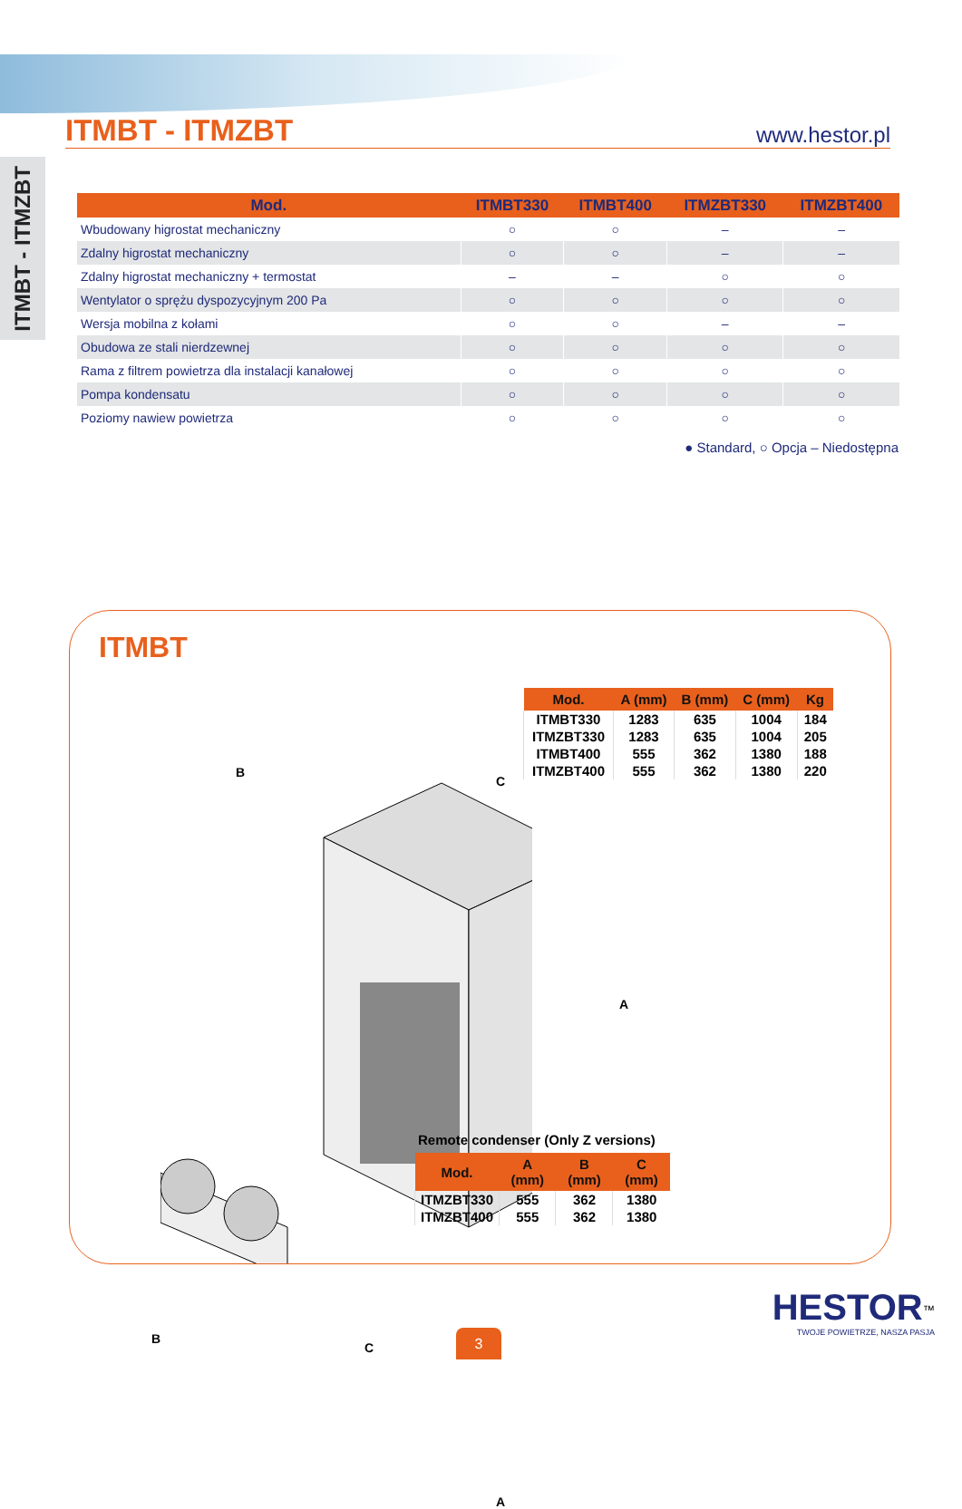ITMBT - ITMZBT
www.hestor.pl
ITMBT - ITMZBT
| Mod. | ITMBT330 | ITMBT400 | ITMZBT330 | ITMZBT400 |
| --- | --- | --- | --- | --- |
| Wbudowany higrostat mechaniczny | ○ | ○ | – | – |
| Zdalny higrostat mechaniczny | ○ | ○ | – | – |
| Zdalny higrostat mechaniczny + termostat | – | – | ○ | ○ |
| Wentylator o sprężu dyspozycyjnym 200 Pa | ○ | ○ | ○ | ○ |
| Wersja mobilna z kołami | ○ | ○ | – | – |
| Obudowa ze stali nierdzewnej | ○ | ○ | ○ | ○ |
| Rama z filtrem powietrza dla instalacji kanałowej | ○ | ○ | ○ | ○ |
| Pompa kondensatu | ○ | ○ | ○ | ○ |
| Poziomy nawiew powietrza | ○ | ○ | ○ | ○ |
● Standard, ○ Opcja – Niedostępna
ITMBT
B
C
A
| Mod. | A (mm) | B (mm) | C (mm) | Kg |
| --- | --- | --- | --- | --- |
| ITMBT330 | 1283 | 635 | 1004 | 184 |
| ITMZBT330 | 1283 | 635 | 1004 | 205 |
| ITMBT400 | 555 | 362 | 1380 | 188 |
| ITMZBT400 | 555 | 362 | 1380 | 220 |
B
C
A
Remote condenser (Only Z versions)
| Mod. | A (mm) | B (mm) | C (mm) |
| --- | --- | --- | --- |
| ITMZBT330 | 555 | 362 | 1380 |
| ITMZBT400 | 555 | 362 | 1380 |
HESTOR<sup>™</sup>
TWOJE POWIETRZE, NASZA PASJA
3